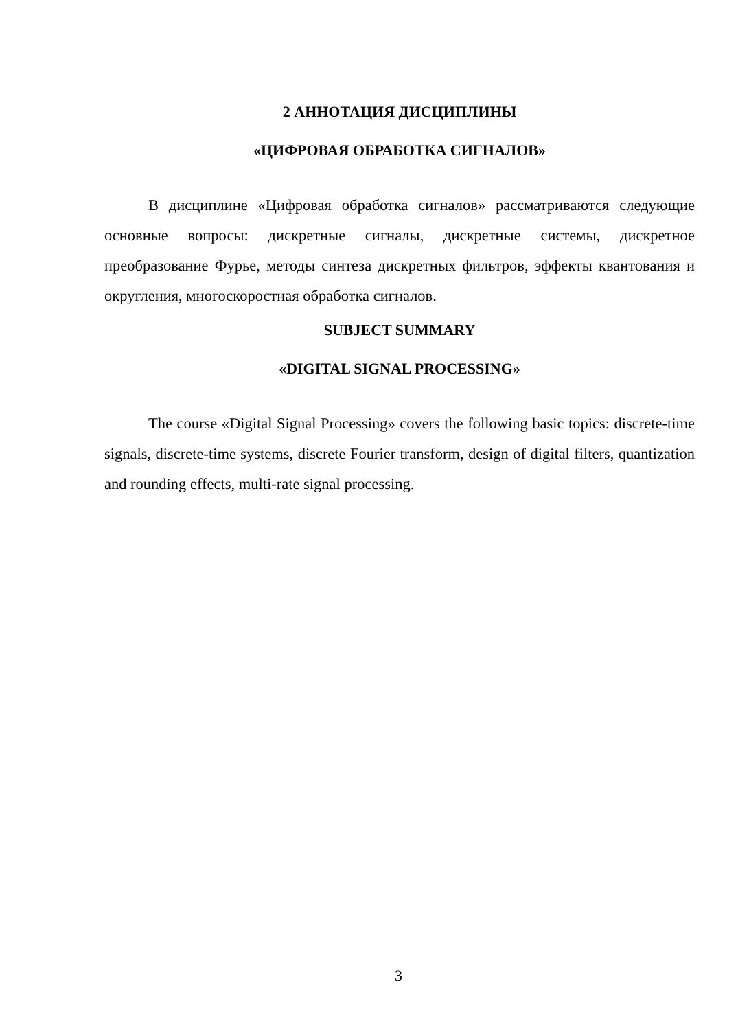2 АННОТАЦИЯ ДИСЦИПЛИНЫ
«ЦИФРОВАЯ ОБРАБОТКА СИГНАЛОВ»
В дисциплине «Цифровая обработка сигналов» рассматриваются следующие основные вопросы: дискретные сигналы, дискретные системы, дискретное преобразование Фурье, методы синтеза дискретных фильтров, эффекты квантования и округления, многоскоростная обработка сигналов.
SUBJECT SUMMARY
«DIGITAL SIGNAL PROCESSING»
The course «Digital Signal Processing» covers the following basic topics: discrete-time signals, discrete-time systems, discrete Fourier transform, design of digital filters, quantization and rounding effects, multi-rate signal processing.
3